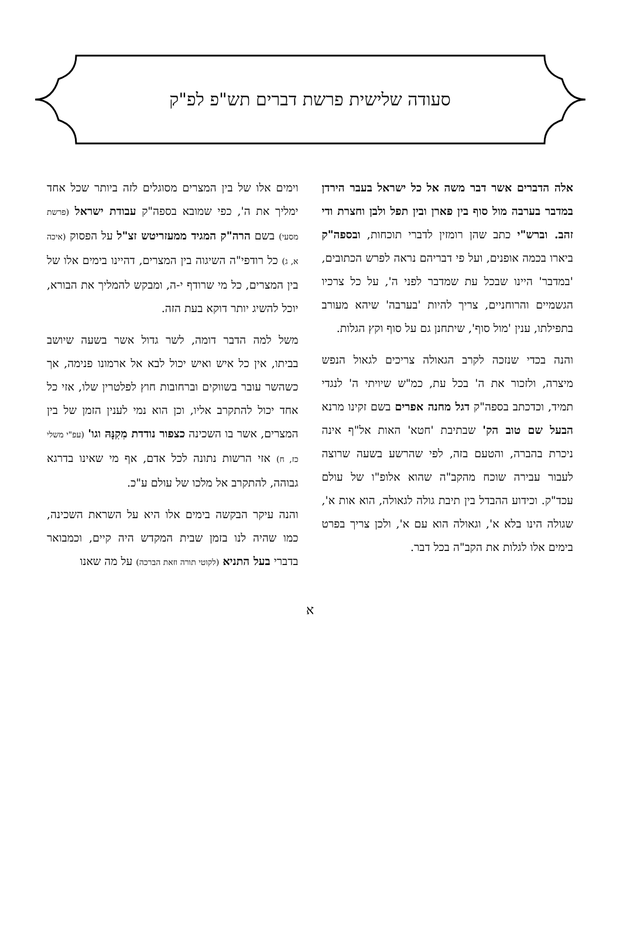סעודה שלישית פרשת דברים תש"פ לפ"ק
אלה הדברים אשר דבר משה אל כל ישראל בעבר הירדן במדבר בערבה מול סוף בין פארן ובין תפל ולבן וחצרת ודי זהב. וברש"י כתב שהן רומזין לדברי תוכחות, ובספה"ק ביארו בכמה אופנים, ועל פי דבריהם נראה לפרש הכתובים, 'במדבר' היינו שבכל עת שמדבר לפני ה', על כל צרכיו הגשמיים והרוחניים, צריך להיות 'בערבה' שיהא מעורב בתפילתו, ענין 'מול סוף', שיתחנן גם על סוף וקץ הגלות.
והנה בכדי שנזכה לקרב הגאולה צריכים לגאול הנפש מיצרה, ולזכור את ה' בכל עת, כמ"ש שיויתי ה' לנגדי תמיד, וכדכתב בספה"ק דגל מחנה אפרים בשם זקינו מרנא הבעל שם טוב הק' שבתיבת 'חטא' האות אל"ף אינה ניכרת בהברה, והטעם בזה, לפי שהרשע בשעה שרוצה לעבור עבירה שוכח מהקב"ה שהוא אלופ"ו של עולם עכד"ק. וכידוע ההבדל בין תיבת גולה לגאולה, הוא אות א', שגולה הינו בלא א', וגאולה הוא עם א', ולכן צריך בפרט בימים אלו לגלות את הקב"ה בכל דבר.
וימים אלו של בין המצרים מסוגלים לזה ביותר שכל אחד ימליך את ה', כפי שמובא בספה"ק עבודת ישראל (פרשת מסעי) בשם הרה"ק המגיד ממעזריטש זצ"ל על הפסוק (איכה א, ג) כל רודפי"ה השיגוה בין המצרים, דהיינו בימים אלו של בין המצרים, כל מי שרודף י-ה, ומבקש להמליך את הבורא, יוכל להשיג יותר דוקא בעת הזה.
משל למה הדבר דומה, לשר גדול אשר בשעה שיושב בביתו, אין כל איש ואיש יכול לבא אל ארמונו פנימה, אך כשהשר עובר בשווקים וברחובות חוץ לפלטרין שלו, אזי כל אחד יכול להתקרב אליו, וכן הוא נמי לענין הזמן של בין המצרים, אשר בו השכינה כצפור נודדת מִקִנָּהּ וגו' (עפ"י משלי כז, ח) אזי הרשות נתונה לכל אדם, אף מי שאינו בדרגא גבוהה, להתקרב אל מלכו של עולם ע"כ.
והנה עיקר הבקשה בימים אלו היא על השראת השכינה, כמו שהיה לנו בזמן שבית המקדש היה קיים, וכמבואר בדברי בעל התניא (לקוטי תורה וזאת הברכה) על מה שאנו
א